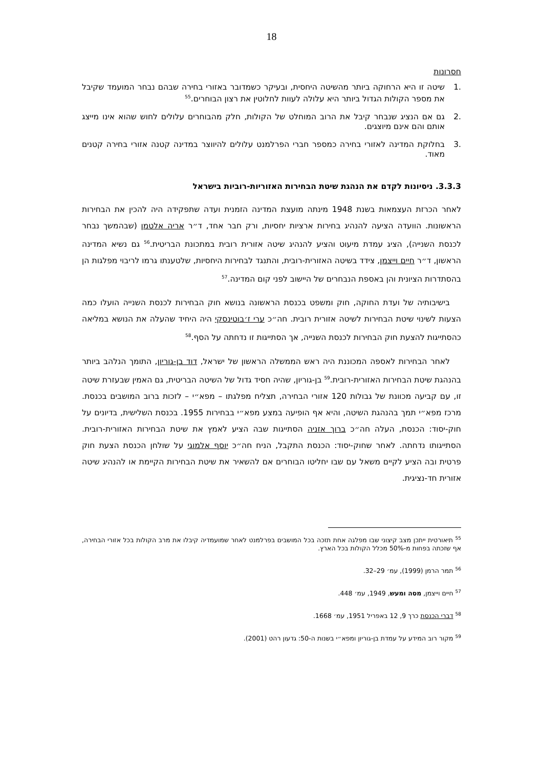18
חסרונות
.1 שיטה זו היא הרחוקה ביותר מהשיטה היחסית, ובעיקר כשמדובר באזורי בחירה שבהם נבחר המועמד שקיבל את מספר הקולות הגדול ביותר היא עלולה לעוות לחלוטין את רצון הבוחרים.<sup>55</sup>
.2 גם אם הנציג שנבחר קיבל את הרוב המוחלט של הקולות, חלק מהבוחרים עלולים לחוש שהוא אינו מייצג אותם והם אינם מיוצגים.
.3 בחלוקת המדינה לאזורי בחירה כמספר חברי הפרלמנט עלולים להיווצר במדינה קטנה אזורי בחירה קטנים מאוד.
3.3.3. ניסיונות לקדם את הנהגת שיטת הבחירות האזוריות-רוביות בישראל
לאחר הכרזת העצמאות בשנת 1948 מינתה מועצת המדינה הזמנית ועדה שתפקידה היה להכין את הבחירות הראשונות. הוועדה הציעה להנהיג בחירות ארציות יחסיות, ורק חבר אחד, ד״ר אריה אלטמן (שבהמשך נבחר לכנסת השנייה), הציג עמדת מיעוט והציע להנהיג שיטה אזורית רובית במתכונת הבריטית.<sup>56</sup> גם נשיא המדינה הראשון, ד״ר חיים וייצמן, צידד בשיטה האזורית-רובית, והתנגד לבחירות היחסיות, שלטענתו גרמו לריבוי מפלגות הן בהסתדרות הציונית והן באספת הנבחרים של היישוב לפני קום המדינה.<sup>57</sup>
בישיבותיה של ועדת החוקה, חוק ומשפט בכנסת הראשונה בנושא חוק הבחירות לכנסת השנייה הועלו כמה הצעות לשינוי שיטת הבחירות לשיטה אזורית רובית. חה״כ ערי ז׳בוטינסקי היה היחיד שהעלה את הנושא במליאה כהסתייגות להצעת חוק הבחירות לכנסת השנייה, אך הסתייגות זו נדחתה על הסף.<sup>58</sup>
לאחר הבחירות לאספה המכוננת היה ראש הממשלה הראשון של ישראל, דוד בן-גוריון, התומך הנלהב ביותר בהנהגת שיטת הבחירות האזורית-רובית.<sup>59</sup> בן-גוריון, שהיה חסיד גדול של השיטה הבריטית, גם האמין שבעזרת שיטה זו, עם קביעה מכוונת של גבולות 120 אזורי הבחירה, תצליח מפלגתו – מפא״י – לזכות ברוב המושבים בכנסת. מרכז מפא״י תמך בהנהגת השיטה, והיא אף הופיעה במצע מפא״י בבחירות 1955. בכנסת השלישית, בדיונים על חוק-יסוד: הכנסת, העלה חה״כ ברוך אזניה הסתייגות שבה הציע לאמץ את שיטת הבחירות האזורית-רובית. הסתייגותו נדחתה. לאחר שחוק-יסוד: הכנסת התקבל, הניח חה״כ יוסף אלמוגי על שולחן הכנסת הצעת חוק פרטית ובה הציע לקיים משאל עם שבו יחליטו הבוחרים אם להשאיר את שיטת הבחירות הקיימת או להנהיג שיטה אזורית חד-נציגית.
<sup>55</sup> תיאורטית ייתכן מצב קיצוני שבו מפלגה אחת תזכה בכל המושבים בפרלמנט לאחר שמועמדיה קיבלו את מרב הקולות בכל אזורי הבחירה, אף שזכתה בפחות מ-50% מכלל הקולות בכל הארץ.
<sup>56</sup> תמר הרמן (1999), עמ׳ 29–32.
<sup>57</sup> חיים וייצמן, מסה ומעש, 1949, עמ׳ 448.
<sup>58</sup> דברי הכנסת כרך 9, 12 באפריל 1951, עמ׳ 1668.
<sup>59</sup> מקור רוב המידע על עמדת בן-גוריון ומפא״י בשנות ה-50: גדעון רהט (2001).